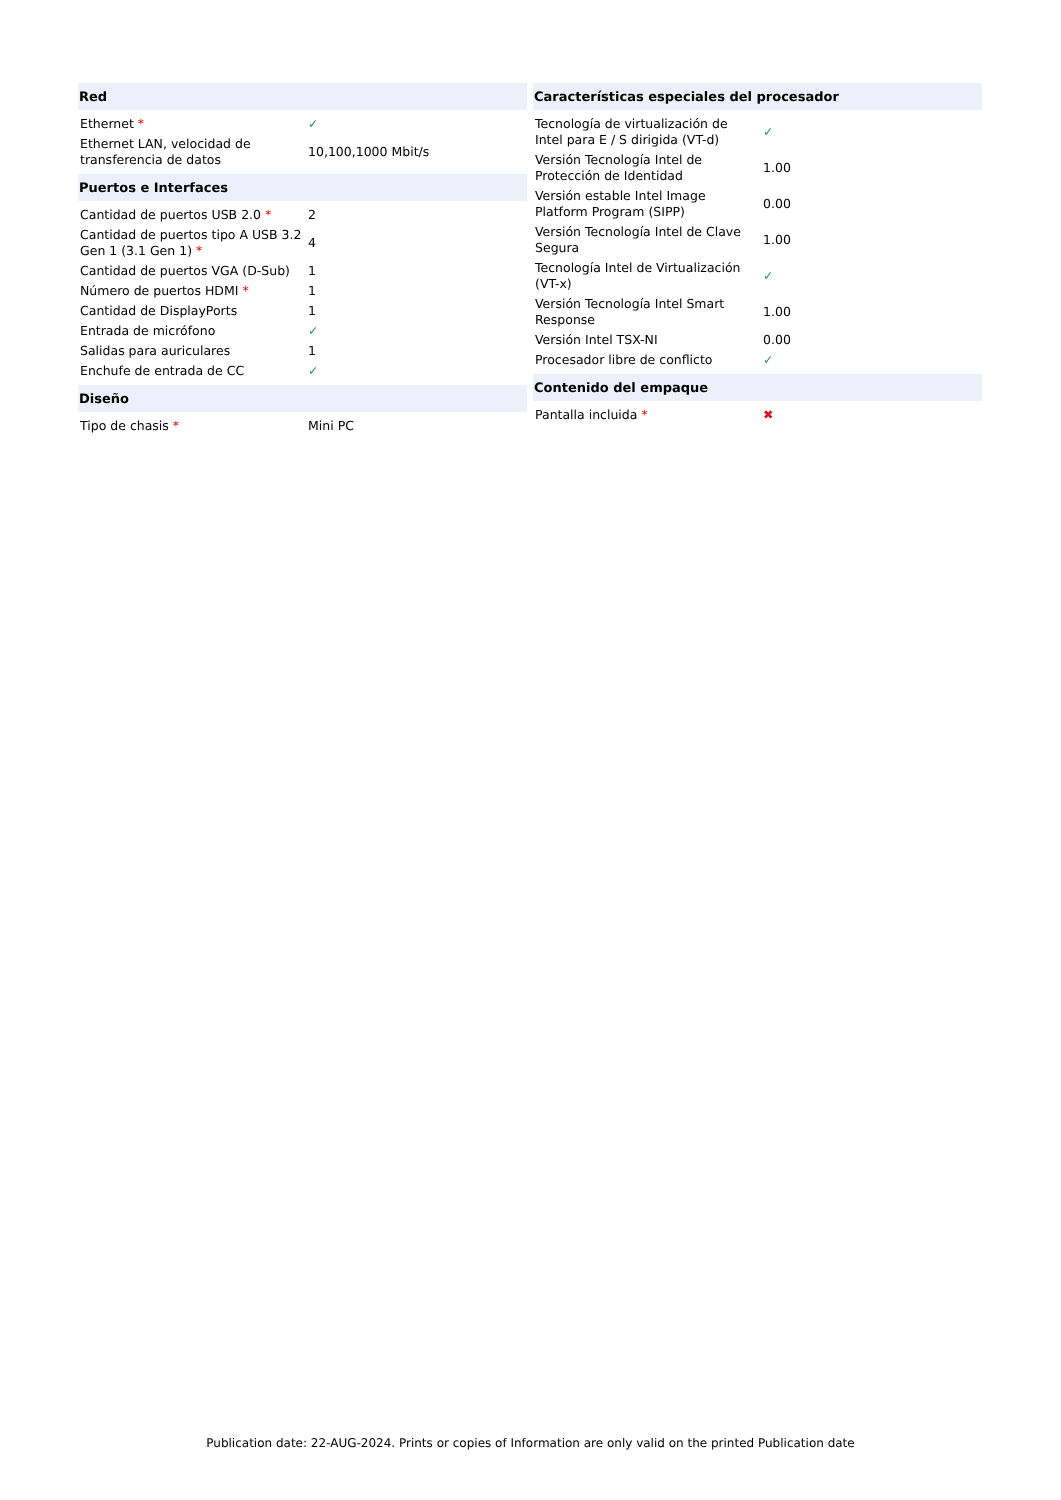| Red | |
| --- | --- |
| Ethernet * | ✓ |
| Ethernet LAN, velocidad de transferencia de datos | 10,100,1000 Mbit/s |
| Puertos e Interfaces | |
| Cantidad de puertos USB 2.0 * | 2 |
| Cantidad de puertos tipo A USB 3.2 Gen 1 (3.1 Gen 1) * | 4 |
| Cantidad de puertos VGA (D-Sub) | 1 |
| Número de puertos HDMI * | 1 |
| Cantidad de DisplayPorts | 1 |
| Entrada de micrófono | ✓ |
| Salidas para auriculares | 1 |
| Enchufe de entrada de CC | ✓ |
| Diseño | |
| Tipo de chasis * | Mini PC |
| Características especiales del procesador | |
| --- | --- |
| Tecnología de virtualización de Intel para E / S dirigida (VT-d) | ✓ |
| Versión Tecnología Intel de Protección de Identidad | 1.00 |
| Versión estable Intel Image Platform Program (SIPP) | 0.00 |
| Versión Tecnología Intel de Clave Segura | 1.00 |
| Tecnología Intel de Virtualización (VT-x) | ✓ |
| Versión Tecnología Intel Smart Response | 1.00 |
| Versión Intel TSX-NI | 0.00 |
| Procesador libre de conflicto | ✓ |
| Contenido del empaque | |
| Pantalla incluida * | ✖ |
Publication date: 22-AUG-2024. Prints or copies of Information are only valid on the printed Publication date